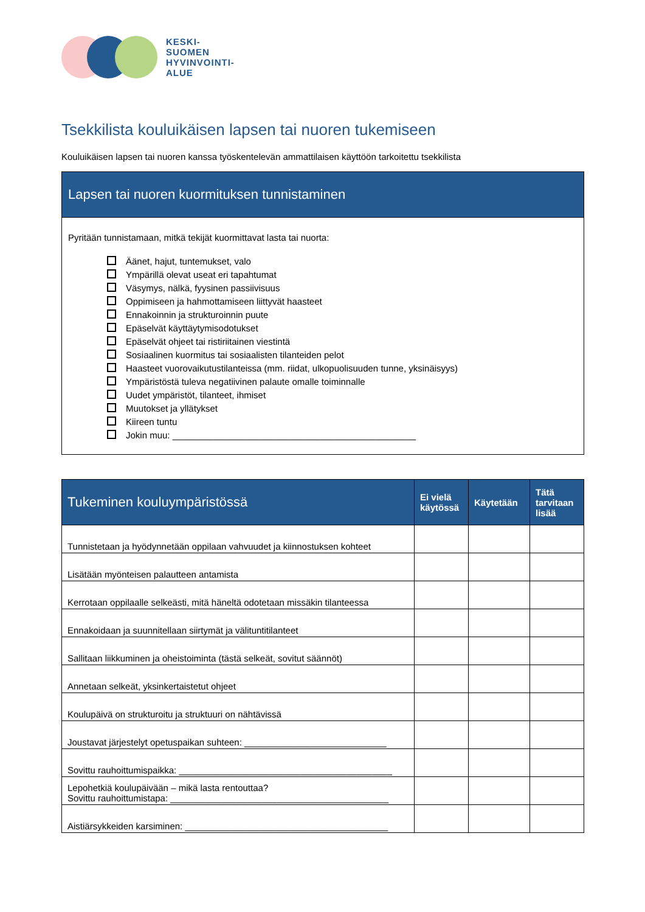KESKI-
SUOMEN
HYVINVOINTI-
ALUE
Tsekkilista kouluikäisen lapsen tai nuoren tukemiseen
Kouluikäisen lapsen tai nuoren kanssa työskentelevän ammattilaisen käyttöön tarkoitettu tsekkilista
Lapsen tai nuoren kuormituksen tunnistaminen
Pyritään tunnistamaan, mitkä tekijät kuormittavat lasta tai nuorta:
Äänet, hajut, tuntemukset, valo
Ympärillä olevat useat eri tapahtumat
Väsymys, nälkä, fyysinen passiivisuus
Oppimiseen ja hahmottamiseen liittyvät haasteet
Ennakoinnin ja strukturoinnin puute
Epäselvät käyttäytymisodotukset
Epäselvät ohjeet tai ristiriitainen viestintä
Sosiaalinen kuormitus tai sosiaalisten tilanteiden pelot
Haasteet vuorovaikutustilanteissa (mm. riidat, ulkopuolisuuden tunne, yksinäisyys)
Ympäristöstä tuleva negatiivinen palaute omalle toiminnalle
Uudet ympäristöt, tilanteet, ihmiset
Muutokset ja yllätykset
Kiireen tuntu
Jokin muu: ________________________________________________
| Tukeminen kouluympäristössä | Ei vielä käytössä | Käytetään | Tätä tarvitaan lisää |
| --- | --- | --- | --- |
| Tunnistetaan ja hyödynnetään oppilaan vahvuudet ja kiinnostuksen kohteet | | | |
| Lisätään myönteisen palautteen antamista | | | |
| Kerrotaan oppilaalle selkeästi, mitä häneltä odotetaan missäkin tilanteessa | | | |
| Ennakoidaan ja suunnitellaan siirtymät ja välituntitilanteet | | | |
| Sallitaan liikkuminen ja oheistoiminta (tästä selkeät, sovitut säännöt) | | | |
| Annetaan selkeät, yksinkertaistetut ohjeet | | | |
| Koulupäivä on strukturoitu ja struktuuri on nähtävissä | | | |
| Joustavat järjestelyt opetuspaikan suhteen: ____________________________ | | | |
| Sovittu rauhoittumispaikka: __________________________________________ | | | |
| Lepohetkiä koulupäivään – mikä lasta rentouttaa? Sovittu rauhoittumistapa: ___________________________________________ | | | |
| Aistiärsykkeiden karsiminen: ________________________________________ | | | |